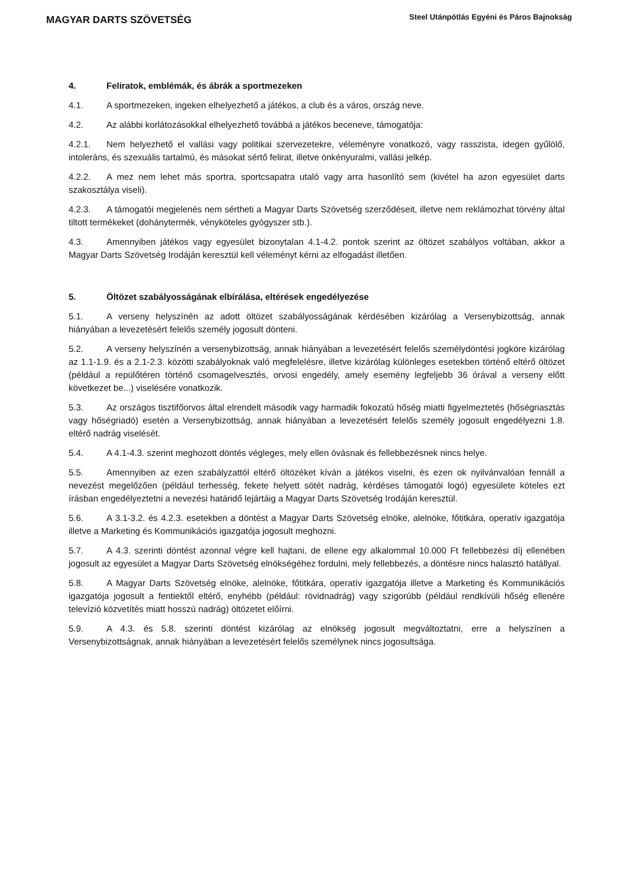MAGYAR DARTS SZÖVETSÉG
Steel Utánpótlás Egyéni és Páros Bajnokság
4. Feliratok, emblémák, és ábrák a sportmezeken
4.1. A sportmezeken, ingeken elhelyezhető a játékos, a club és a város, ország neve.
4.2. Az alábbi korlátozásokkal elhelyezhető továbbá a játékos beceneve, támogatója:
4.2.1. Nem helyezhető el vallási vagy politikai szervezetekre, véleményre vonatkozó, vagy rasszista, idegen gyűlölő, intoleráns, és szexuális tartalmú, és másokat sértő felirat, illetve önkényuralmi, vallási jelkép.
4.2.2. A mez nem lehet más sportra, sportcsapatra utaló vagy arra hasonlító sem (kivétel ha azon egyesület darts szakosztálya viseli).
4.2.3. A támogatói megjelenés nem sértheti a Magyar Darts Szövetség szerződéseit, illetve nem reklámozhat törvény által tiltott termékeket (dohánytermék, vényköteles gyógyszer stb.).
4.3. Amennyiben játékos vagy egyesület bizonytalan 4.1-4.2. pontok szerint az öltözet szabályos voltában, akkor a Magyar Darts Szövetség Irodáján keresztül kell véleményt kérni az elfogadást illetően.
5. Öltözet szabályosságának elbírálása, eltérések engedélyezése
5.1. A verseny helyszínén az adott öltözet szabályosságának kérdésében kizárólag a Versenybizottság, annak hiányában a levezetésért felelős személy jogosult dönteni.
5.2. A verseny helyszínén a versenybizottság, annak hiányában a levezetésért felelős személydöntési jogköre kizárólag az 1.1-1.9. és a 2.1-2.3. közötti szabályoknak való megfelelésre, illetve kizárólag különleges esetekben történő eltérő öltözet (például a repülőtéren történő csomagelvesztés, orvosi engedély, amely esemény legfeljebb 36 órával a verseny előtt következet be...) viselésére vonatkozik.
5.3. Az országos tisztifőorvos által elrendelt második vagy harmadik fokozatú hőség miatti figyelmeztetés (hőségriasztás vagy hőségriadó) esetén a Versenybizottság, annak hiányában a levezetésért felelős személy jogosult engedélyezni 1.8. eltérő nadrág viselését.
5.4. A 4.1-4.3. szerint meghozott döntés végleges, mely ellen óvásnak és fellebbezésnek nincs helye.
5.5. Amennyiben az ezen szabályzattól eltérő öltözéket kíván a játékos viselni, és ezen ok nyilvánvalóan fennáll a nevezést megelőzően (például terhesség, fekete helyett sötét nadrág, kérdéses támogatói logó) egyesülete köteles ezt írásban engedélyeztetni a nevezési határidő lejártáig a Magyar Darts Szövetség Irodáján keresztül.
5.6. A 3.1-3.2. és 4.2.3. esetekben a döntést a Magyar Darts Szövetség elnöke, alelnöke, főtitkára, operatív igazgatója illetve a Marketing és Kommunikációs igazgatója jogosult meghozni.
5.7. A 4.3. szerinti döntést azonnal végre kell hajtani, de ellene egy alkalommal 10.000 Ft fellebbezési díj ellenében jogosult az egyesület a Magyar Darts Szövetség elnökségéhez fordulni, mely fellebbezés, a döntésre nincs halasztó hatállyal.
5.8. A Magyar Darts Szövetség elnöke, alelnöke, főtitkára, operatív igazgatója illetve a Marketing és Kommunikációs igazgatója jogosult a fentiektől eltérő, enyhébb (például: rövidnadrág) vagy szigorúbb (például rendkívüli hőség ellenére televízió közvetítés miatt hosszú nadrág) öltözetet előírni.
5.9. A 4.3. és 5.8. szerinti döntést kizárólag az elnökség jogosult megváltoztatni, erre a helyszínen a Versenybizottságnak, annak hiányában a levezetésért felelős személynek nincs jogosultsága.